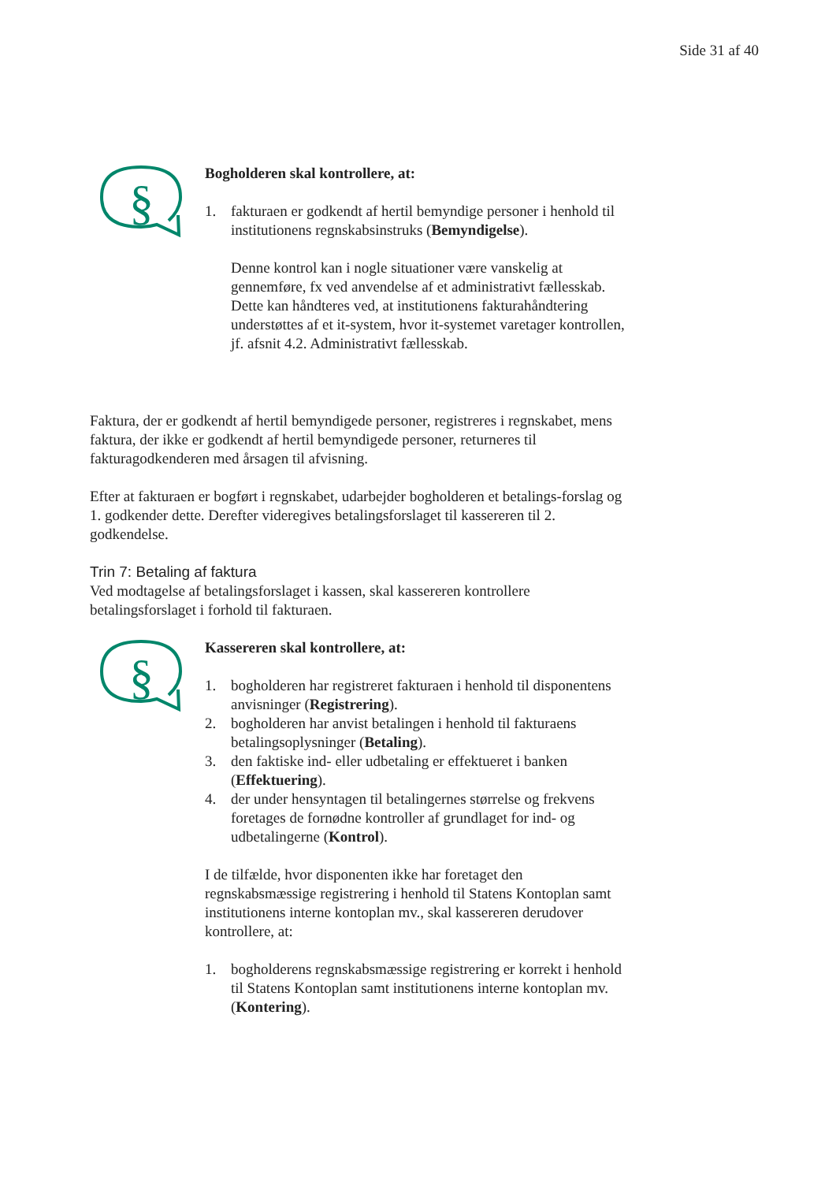Side 31 af 40
§
Bogholderen skal kontrollere, at:
1. fakturaen er godkendt af hertil bemyndige personer i henhold til institutionens regnskabsinstruks (Bemyndigelse).
Denne kontrol kan i nogle situationer være vanskelig at gennemføre, fx ved anvendelse af et administrativt fællesskab. Dette kan håndteres ved, at institutionens fakturahåndtering understøttes af et it-system, hvor it-systemet varetager kontrollen, jf. afsnit 4.2. Administrativt fællesskab.
Faktura, der er godkendt af hertil bemyndigede personer, registreres i regnskabet, mens faktura, der ikke er godkendt af hertil bemyndigede personer, returneres til fakturagodkenderen med årsagen til afvisning.
Efter at fakturaen er bogført i regnskabet, udarbejder bogholderen et betalings-forslag og 1. godkender dette. Derefter videregives betalingsforslaget til kassereren til 2. godkendelse.
Trin 7: Betaling af faktura
Ved modtagelse af betalingsforslaget i kassen, skal kassereren kontrollere betalingsforslaget i forhold til fakturaen.
§
Kassereren skal kontrollere, at:
1. bogholderen har registreret fakturaen i henhold til disponentens anvisninger (Registrering).
2. bogholderen har anvist betalingen i henhold til fakturaens betalingsoplysninger (Betaling).
3. den faktiske ind- eller udbetaling er effektueret i banken (Effektuering).
4. der under hensyntagen til betalingernes størrelse og frekvens foretages de fornødne kontroller af grundlaget for ind- og udbetalingerne (Kontrol).
I de tilfælde, hvor disponenten ikke har foretaget den regnskabsmæssige registrering i henhold til Statens Kontoplan samt institutionens interne kontoplan mv., skal kassereren derudover kontrollere, at:
1. bogholderens regnskabsmæssige registrering er korrekt i henhold til Statens Kontoplan samt institutionens interne kontoplan mv. (Kontering).